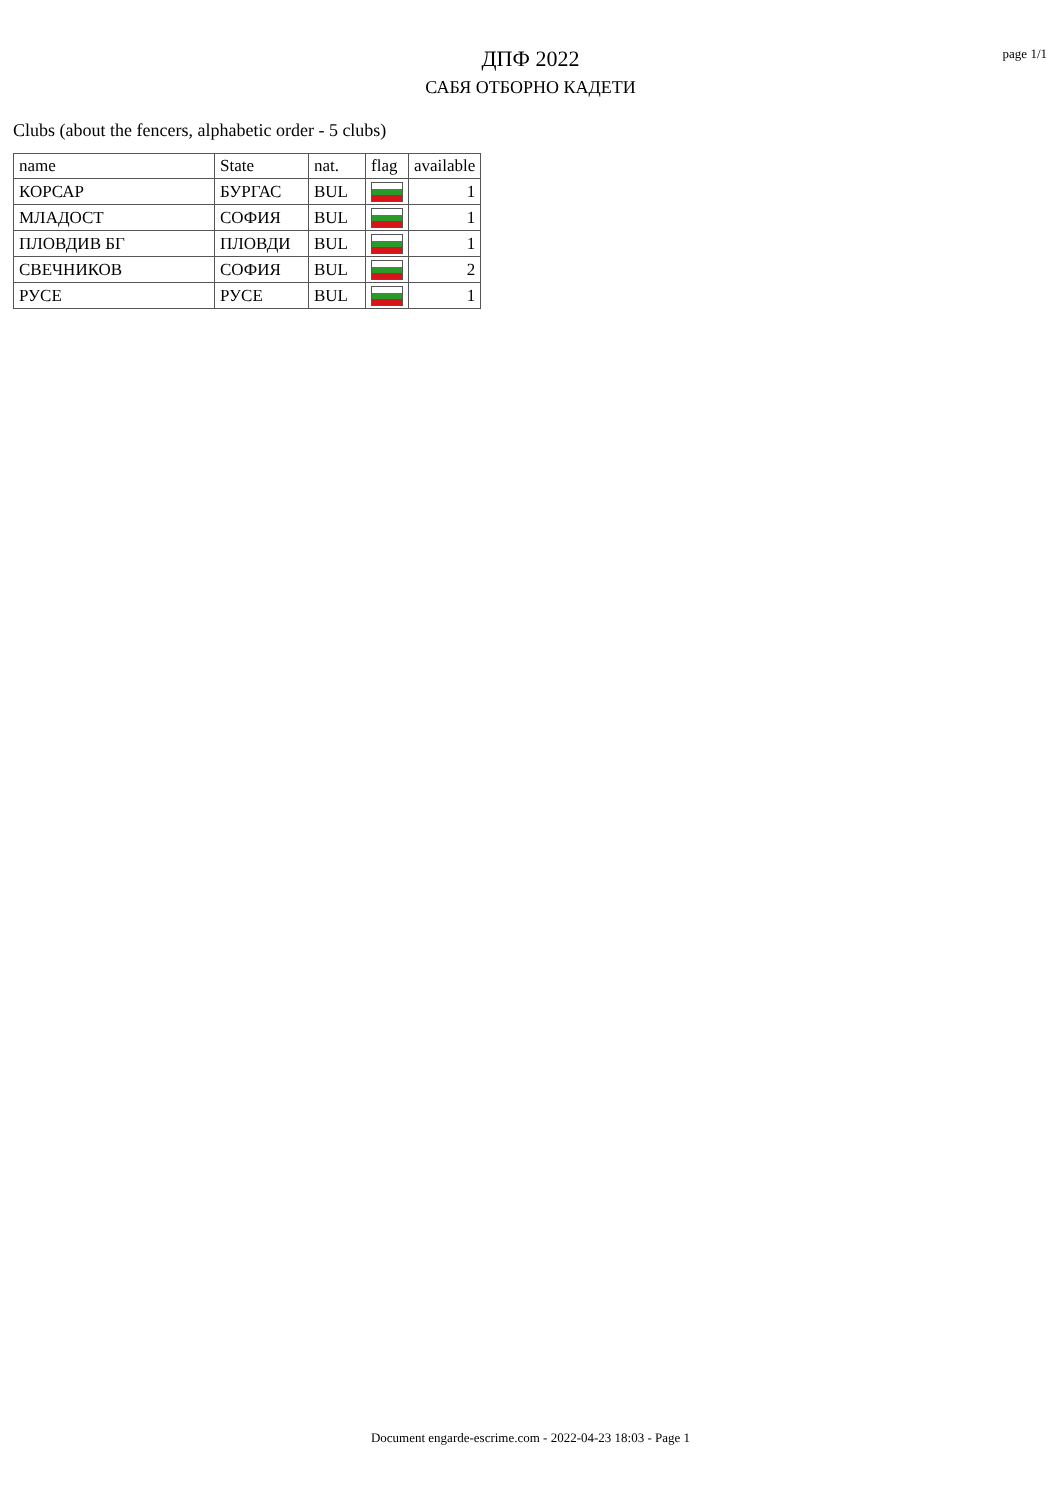ДПФ 2022
САБЯ ОТБОРНО КАДЕТИ
page 1/1
Clubs (about the fencers, alphabetic order - 5 clubs)
| name | State | nat. | flag | available |
| --- | --- | --- | --- | --- |
| КОРСАР | БУРГАС | BUL | | 1 |
| МЛАДОСТ | СОФИЯ | BUL | | 1 |
| ПЛОВДИВ БГ | ПЛОВДИ | BUL | | 1 |
| СВЕЧНИКОВ | СОФИЯ | BUL | | 2 |
| РУСЕ | РУСЕ | BUL | | 1 |
Document engarde-escrime.com - 2022-04-23 18:03 - Page 1